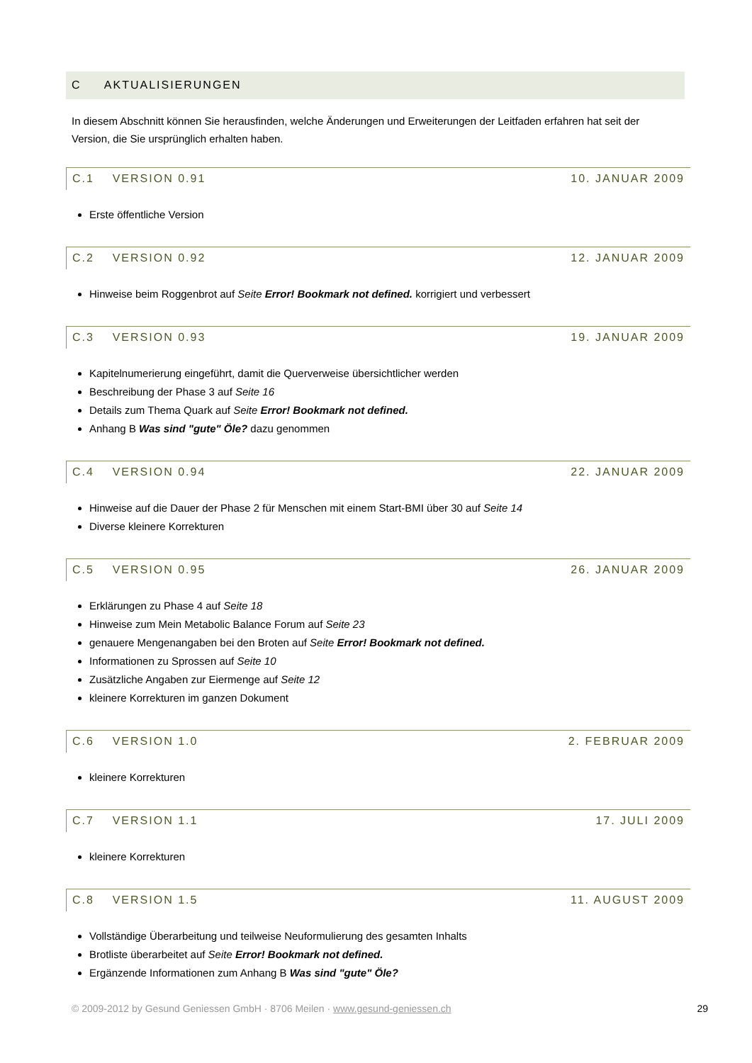C AKTUALISIERUNGEN
In diesem Abschnitt können Sie herausfinden, welche Änderungen und Erweiterungen der Leitfaden erfahren hat seit der Version, die Sie ursprünglich erhalten haben.
C.1 VERSION 0.91 10. JANUAR 2009
Erste öffentliche Version
C.2 VERSION 0.92 12. JANUAR 2009
Hinweise beim Roggenbrot auf Seite Error! Bookmark not defined. korrigiert und verbessert
C.3 VERSION 0.93 19. JANUAR 2009
Kapitelnumerierung eingeführt, damit die Querverweise übersichtlicher werden
Beschreibung der Phase 3 auf Seite 16
Details zum Thema Quark auf Seite Error! Bookmark not defined.
Anhang B Was sind "gute" Öle? dazu genommen
C.4 VERSION 0.94 22. JANUAR 2009
Hinweise auf die Dauer der Phase 2 für Menschen mit einem Start-BMI über 30 auf Seite 14
Diverse kleinere Korrekturen
C.5 VERSION 0.95 26. JANUAR 2009
Erklärungen zu Phase 4 auf Seite 18
Hinweise zum Mein Metabolic Balance Forum auf Seite 23
genauere Mengenangaben bei den Broten auf Seite Error! Bookmark not defined.
Informationen zu Sprossen auf Seite 10
Zusätzliche Angaben zur Eiermenge auf Seite 12
kleinere Korrekturen im ganzen Dokument
C.6 VERSION 1.0 2. FEBRUAR 2009
kleinere Korrekturen
C.7 VERSION 1.1 17. JULI 2009
kleinere Korrekturen
C.8 VERSION 1.5 11. AUGUST 2009
Vollständige Überarbeitung und teilweise Neuformulierung des gesamten Inhalts
Brotliste überarbeitet auf Seite Error! Bookmark not defined.
Ergänzende Informationen zum Anhang B Was sind "gute" Öle?
© 2009-2012 by Gesund Geniessen GmbH · 8706 Meilen · www.gesund-geniessen.ch 29